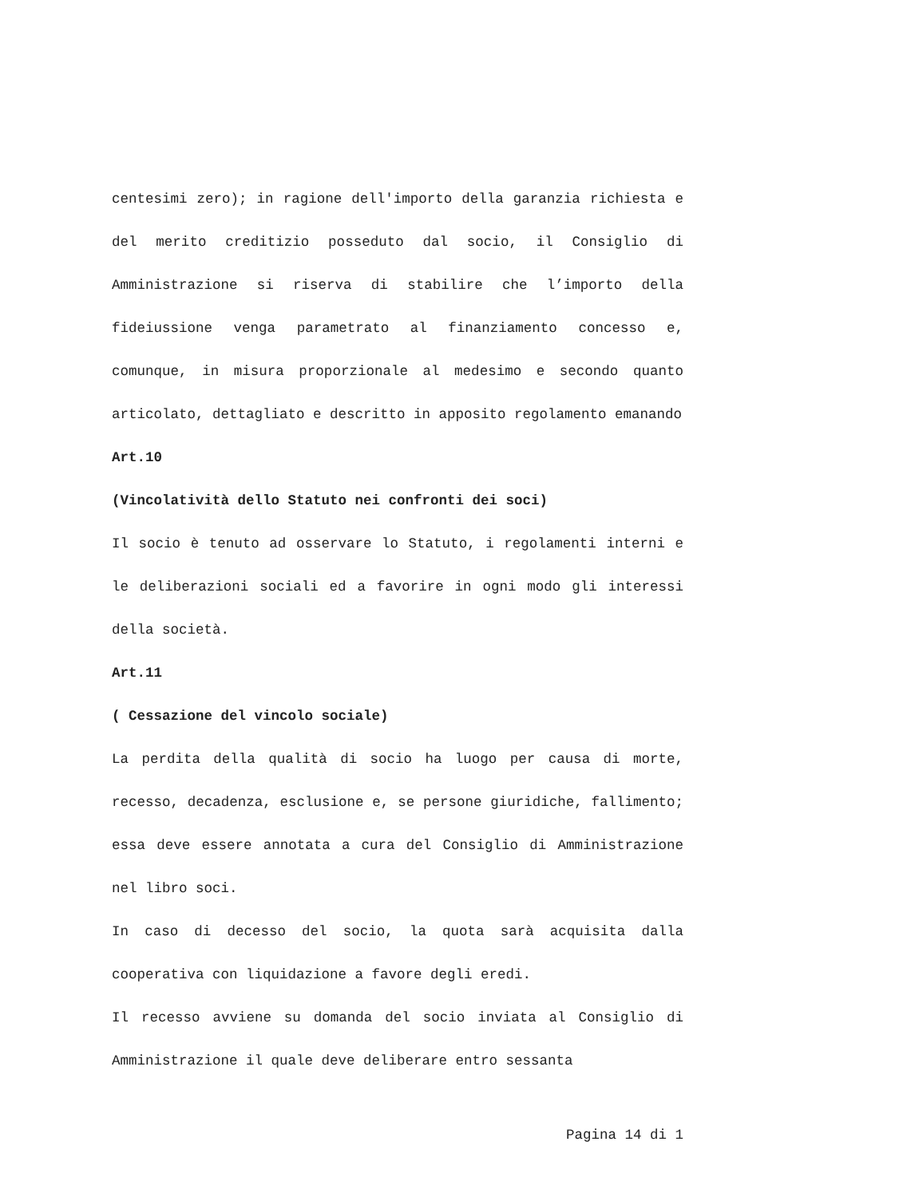centesimi zero); in ragione dell'importo della garanzia richiesta e del merito creditizio posseduto dal socio, il Consiglio di Amministrazione si riserva di stabilire che l’importo della fideiussione venga parametrato al finanziamento concesso e, comunque, in misura proporzionale al medesimo e secondo quanto articolato, dettagliato e descritto in apposito regolamento emanando
Art.10
(Vincolatività dello Statuto nei confronti dei soci)
Il socio è tenuto ad osservare lo Statuto, i regolamenti interni e le deliberazioni sociali ed a favorire in ogni modo gli interessi della società.
Art.11
( Cessazione del vincolo sociale)
La perdita della qualità di socio ha luogo per causa di morte, recesso, decadenza, esclusione e, se persone giuridiche, fallimento; essa deve essere annotata a cura del Consiglio di Amministrazione nel libro soci.
In caso di decesso del socio, la quota sarà acquisita dalla cooperativa con liquidazione a favore degli eredi.
Il recesso avviene su domanda del socio inviata al Consiglio di Amministrazione il quale deve deliberare entro sessanta
Pagina 14 di 1